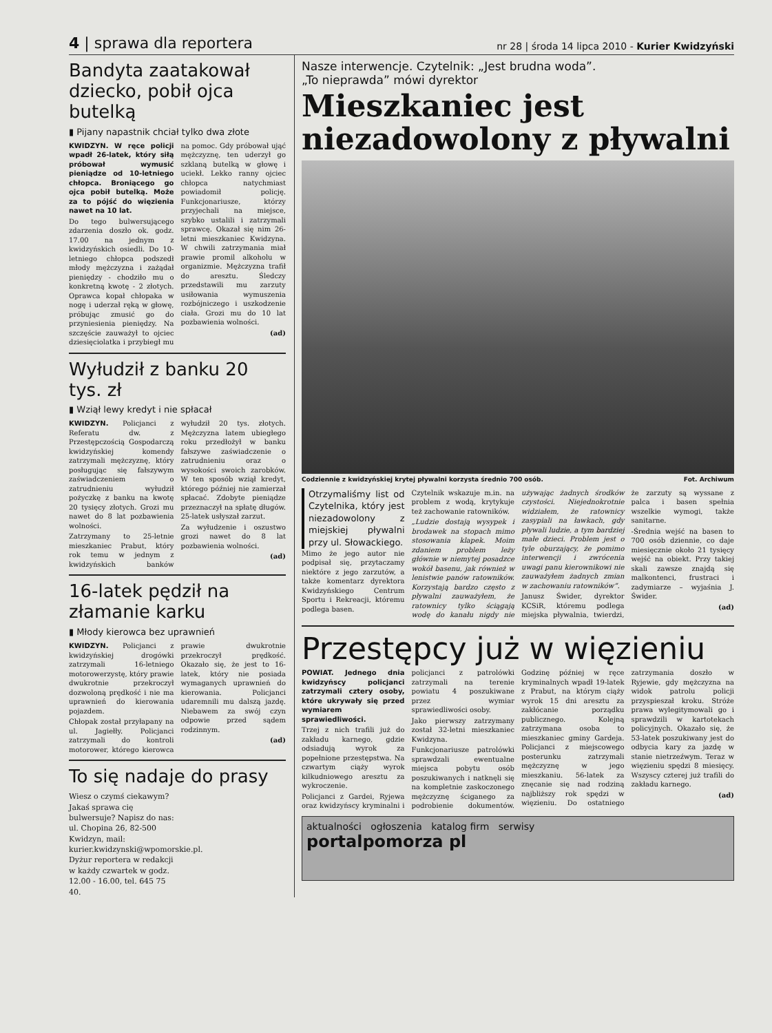4 | sprawa dla reportera nr 28 | środa 14 lipca 2010 - Kurier Kwidzyński
Bandyta zaatakował dziecko, pobił ojca butelką
▮ Pijany napastnik chciał tylko dwa złote
KWIDZYN. W ręce policji wpadł 26-latek, który siłą próbował wymusić pieniądze od 10-letniego chłopca. Broniącego go ojca pobił butelką. Może za to pójść do więzienia nawet na 10 lat.
Do tego bulwersującego zdarzenia doszło ok. godz. 17.00 na jednym z kwidzyńskich osiedli. Do 10-letniego chłopca podszedł młody mężczyzna i zażądał pieniędzy - chodziło mu o konkretną kwotę - 2 złotych. Oprawca kopał chłopaka w nogę i uderzał ręką w głowę, próbując zmusić go do przyniesienia pieniędzy. Na szczęście zauważył to ojciec dziesięciolatka i przybiegł mu na pomoc. Gdy próbował ująć mężczyznę, ten uderzył go szklaną butelką w głowę i uciekł. Lekko ranny ojciec chłopca natychmiast powiadomił policję. Funkcjonariusze, którzy przyjechali na miejsce, szybko ustalili i zatrzymali sprawcę. Okazał się nim 26-letni mieszkaniec Kwidzyna. W chwili zatrzymania miał prawie promil alkoholu w organizmie. Mężczyzna trafił do aresztu. Śledczy przedstawili mu zarzuty usiłowania wymuszenia rozbójniczego i uszkodzenie ciała. Grozi mu do 10 lat pozbawienia wolności.
(ad)
Wyłudził z banku 20 tys. zł
▮ Wziął lewy kredyt i nie spłacał
KWIDZYN. Policjanci z Referatu dw. z Przestępczością Gospodarczą kwidzyńskiej komendy zatrzymali mężczyznę, który posługując się fałszywym zaświadczeniem o zatrudnieniu wyłudził pożyczkę z banku na kwotę 20 tysięcy złotych. Grozi mu nawet do 8 lat pozbawienia wolności.
Zatrzymany to 25-letnie mieszkaniec Prabut, który rok temu w jednym z kwidzyńskich banków wyłudził 20 tys. złotych. Mężczyzna latem ubiegłego roku przedłożył w banku fałszywe zaświadczenie o zatrudnieniu oraz o wysokości swoich zarobków. W ten sposób wziął kredyt, którego później nie zamierzał spłacać. Zdobyte pieniądze przeznaczył na spłatę długów. 25-latek usłyszał zarzut.
Za wyłudzenie i oszustwo grozi nawet do 8 lat pozbawienia wolności.
(ad)
16-latek pędził na złamanie karku
▮ Młody kierowca bez uprawnień
KWIDZYN. Policjanci z kwidzyńskiej drogówki zatrzymali 16-letniego motorowerzystę, który prawie dwukrotnie przekroczył dozwoloną prędkość i nie ma uprawnień do kierowania pojazdem.
Chłopak został przyłapany na ul. Jagiełły. Policjanci zatrzymali do kontroli motorower, którego kierowca prawie dwukrotnie przekroczył prędkość. Okazało się, że jest to 16-latek, który nie posiada wymaganych uprawnień do kierowania. Policjanci udaremnili mu dalszą jazdę. Niebawem za swój czyn odpowie przed sądem rodzinnym.
(ad)
To się nadaje do prasy
Wiesz o czymś ciekawym? Jakaś sprawa cię bulwersuje? Napisz do nas: ul. Chopina 26, 82-500 Kwidzyn, mail: kurier.kwidzynski@wpomorskie.pl. Dyżur reportera w redakcji w każdy czwartek w godz. 12.00 - 16.00, tel. 645 75 40.
Nasze interwencje. Czytelnik: „Jest brudna woda”.
„To nieprawda” mówi dyrektor
Mieszkaniec jest niezadowolony z pływalni
Codziennie z kwidzyńskiej krytej pływalni korzysta średnio 700 osób. Fot. Archiwum
Otrzymaliśmy list od Czytelnika, który jest niezadowolony z miejskiej pływalni przy ul. Słowackiego.
Mimo że jego autor nie podpisał się, przytaczamy niektóre z jego zarzutów, a także komentarz dyrektora Kwidzyńskiego Centrum Sportu i Rekreacji, któremu podlega basen.
Czytelnik wskazuje m.in. na problem z wodą, krytykuje też zachowanie ratowników.
„Ludzie dostają wysypek i brodawek na stopach mimo stosowania klapek. Moim zdaniem problem leży głównie w niemytej posadzce wokół basenu, jak również w lenistwie panów ratowników. Korzystają bardzo często z pływalni zauważyłem, że ratownicy tylko ściągają wodę do kanału nigdy nie używając żadnych środków czystości. Niejednokrotnie widziałem, że ratownicy zasypiali na ławkach, gdy pływali ludzie, a tym bardziej małe dzieci. Problem jest o tyle oburzający, że pomimo interwencji i zwrócenia uwagi panu kierownikowi nie zauważyłem żadnych zmian w zachowaniu ratowników”.
Janusz Świder, dyrektor KCSiR, któremu podlega miejska pływalnia, twierdzi, że zarzuty są wyssane z palca i basen spełnia wszelkie wymogi, także sanitarne.
-Średnia wejść na basen to 700 osób dziennie, co daje miesięcznie około 21 tysięcy wejść na obiekt. Przy takiej skali zawsze znajdą się malkontenci, frustraci i zadymiarze – wyjaśnia J. Świder.
(ad)
Przestępcy już w więzieniu
POWIAT. Jednego dnia kwidzyńscy policjanci zatrzymali cztery osoby, które ukrywały się przed wymiarem sprawiedliwości.
Trzej z nich trafili już do zakładu karnego, gdzie odsiadują wyrok za popełnione przestępstwa. Na czwartym ciąży wyrok kilkudniowego aresztu za wykroczenie.
Policjanci z Gardei, Ryjewa oraz kwidzyńscy kryminalni i policjanci z patrolówki zatrzymali na terenie powiatu 4 poszukiwane przez wymiar sprawiedliwości osoby.
Jako pierwszy zatrzymany został 32-letni mieszkaniec Kwidzyna.
Funkcjonariusze patrolówki sprawdzali ewentualne miejsca pobytu osób poszukiwanych i natknęli się na kompletnie zaskoczonego mężczyznę ściganego za podrobienie dokumentów. Godzinę później w ręce kryminalnych wpadł 19-latek z Prabut, na którym ciąży wyrok 15 dni aresztu za zakłócanie porządku publicznego. Kolejną zatrzymana osoba to mieszkaniec gminy Gardeja. Policjanci z miejscowego posterunku zatrzymali mężczyznę w jego mieszkaniu. 56-latek za znęcanie się nad rodziną najbliższy rok spędzi w więzieniu. Do ostatniego zatrzymania doszło w Ryjewie, gdy mężczyzna na widok patrolu policji przyspieszał kroku. Stróże prawa wylegitymowali go i sprawdzili w kartotekach policyjnych. Okazało się, że 53-latek poszukiwany jest do odbycia kary za jazdę w stanie nietrzeźwym. Teraz w więzieniu spędzi 8 miesięcy. Wszyscy czterej już trafili do zakładu karnego.
(ad)
aktualności ogłoszenia katalog firm serwisy
portalpomorza pl